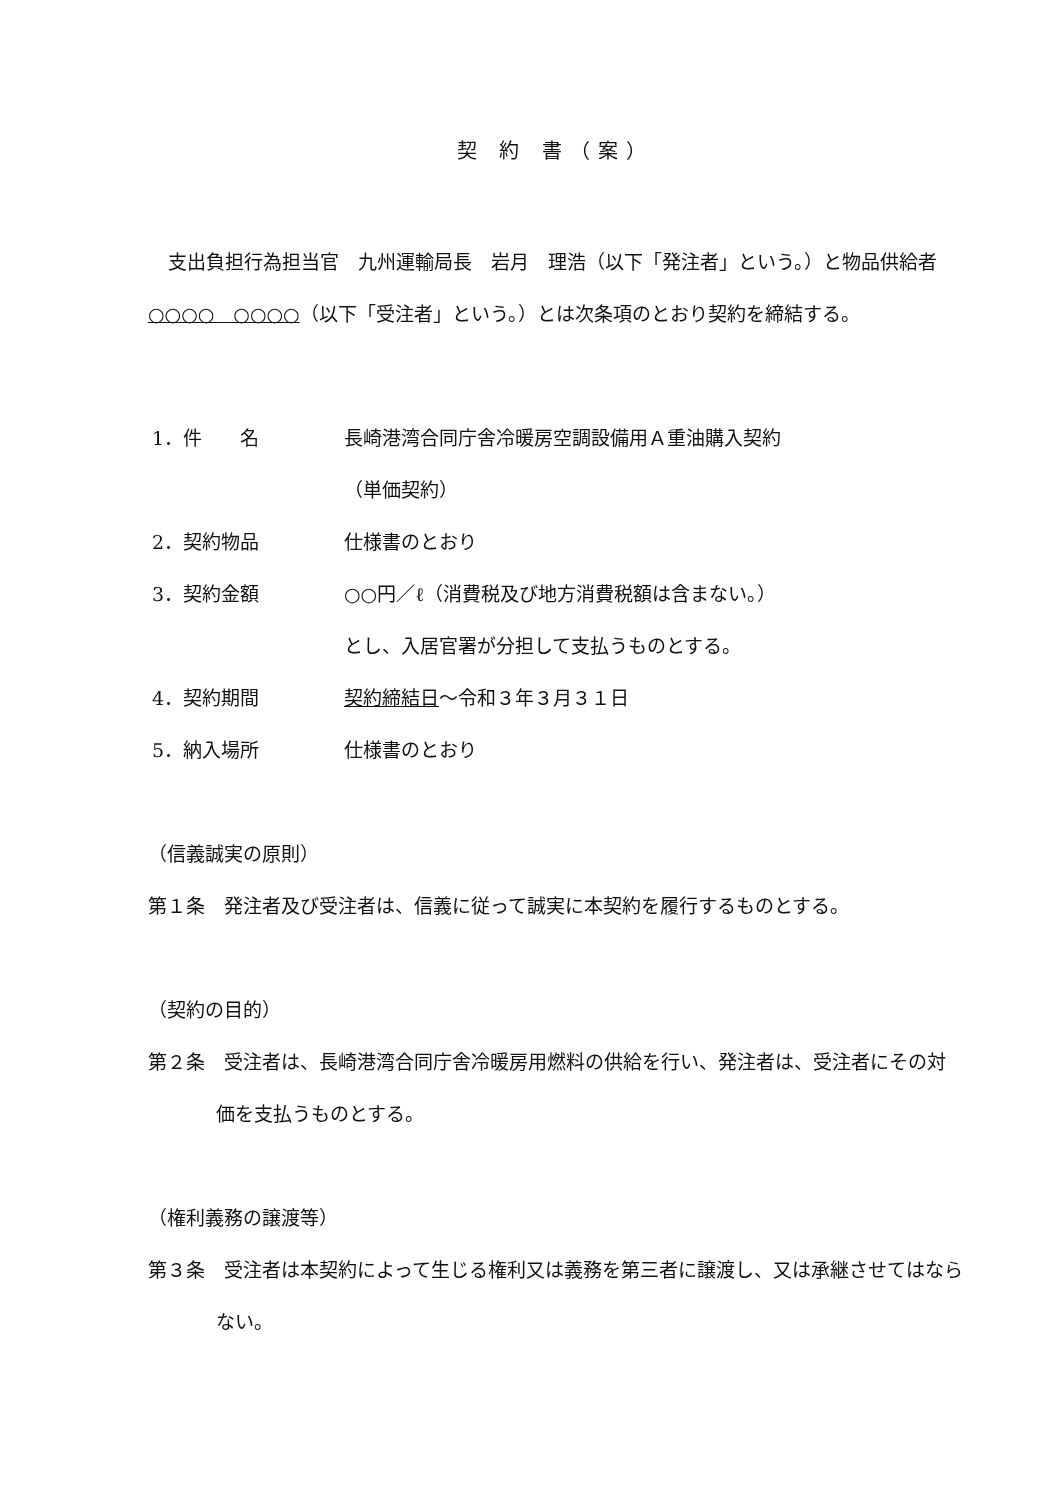契 約 書（案）
支出負担行為担当官　九州運輸局長　岩月　理浩（以下「発注者」という。）と物品供給者　○○○○　○○○○（以下「受注者」という。）とは次条項のとおり契約を締結する。
1．件　　名 長崎港湾合同庁舎冷暖房空調設備用Ａ重油購入契約
（単価契約）
2．契約物品 仕様書のとおり
3．契約金額 ○○円／ℓ（消費税及び地方消費税額は含まない。）
とし、入居官署が分担して支払うものとする。
4．契約期間 契約締結日～令和３年３月３１日
5．納入場所 仕様書のとおり
（信義誠実の原則）
第１条　発注者及び受注者は、信義に従って誠実に本契約を履行するものとする。
（契約の目的）
第２条　受注者は、長崎港湾合同庁舎冷暖房用燃料の供給を行い、発注者は、受注者にその対価を支払うものとする。
（権利義務の譲渡等）
第３条　受注者は本契約によって生じる権利又は義務を第三者に譲渡し、又は承継させてはならない。